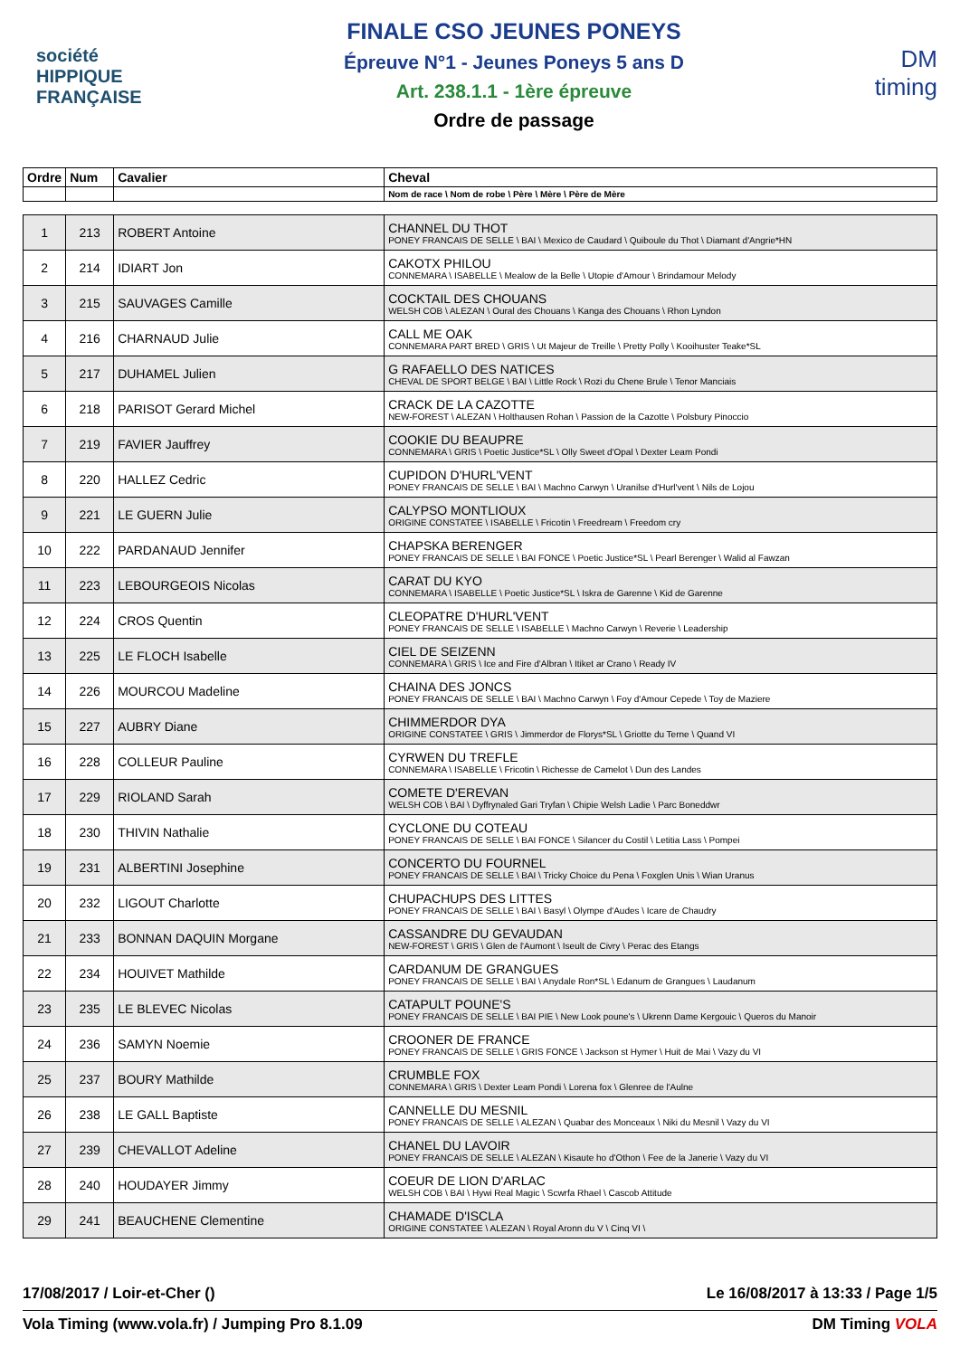société
HIPPIQUE
FRANÇAISE
FINALE CSO JEUNES PONEYS
Épreuve N°1 - Jeunes Poneys 5 ans D
Art. 238.1.1 - 1ère épreuve
Ordre de passage
DM
timing
| Ordre | Num | Cavalier | Cheval |
| --- | --- | --- | --- |
| | | | Nom de race \ Nom de robe \ Père \ Mère \ Père de Mère |
| 1 | 213 | ROBERT Antoine | CHANNEL DU THOT PONEY FRANCAIS DE SELLE \ BAI \ Mexico de Caudard \ Quiboule du Thot \ Diamant d'Angrie*HN |
| 2 | 214 | IDIART Jon | CAKOTX PHILOU CONNEMARA \ ISABELLE \ Mealow de la Belle \ Utopie d'Amour \ Brindamour Melody |
| 3 | 215 | SAUVAGES Camille | COCKTAIL DES CHOUANS WELSH COB \ ALEZAN \ Oural des Chouans \ Kanga des Chouans \ Rhon Lyndon |
| 4 | 216 | CHARNAUD Julie | CALL ME OAK CONNEMARA PART BRED \ GRIS \ Ut Majeur de Treille \ Pretty Polly \ Kooihuster Teake*SL |
| 5 | 217 | DUHAMEL Julien | G RAFAELLO DES NATICES CHEVAL DE SPORT BELGE \ BAI \ Little Rock \ Rozi du Chene Brule \ Tenor Manciais |
| 6 | 218 | PARISOT Gerard Michel | CRACK DE LA CAZOTTE NEW-FOREST \ ALEZAN \ Holthausen Rohan \ Passion de la Cazotte \ Polsbury Pinoccio |
| 7 | 219 | FAVIER Jauffrey | COOKIE DU BEAUPRE CONNEMARA \ GRIS \ Poetic Justice*SL \ Olly Sweet d'Opal \ Dexter Leam Pondi |
| 8 | 220 | HALLEZ Cedric | CUPIDON D'HURL'VENT PONEY FRANCAIS DE SELLE \ BAI \ Machno Carwyn \ Uranilse d'Hurl'vent \ Nils de Lojou |
| 9 | 221 | LE GUERN Julie | CALYPSO MONTLIOUX ORIGINE CONSTATEE \ ISABELLE \ Fricotin \ Freedream \ Freedom cry |
| 10 | 222 | PARDANAUD Jennifer | CHAPSKA BERENGER PONEY FRANCAIS DE SELLE \ BAI FONCE \ Poetic Justice*SL \ Pearl Berenger \ Walid al Fawzan |
| 11 | 223 | LEBOURGEOIS Nicolas | CARAT DU KYO CONNEMARA \ ISABELLE \ Poetic Justice*SL \ Iskra de Garenne \ Kid de Garenne |
| 12 | 224 | CROS Quentin | CLEOPATRE D'HURL'VENT PONEY FRANCAIS DE SELLE \ ISABELLE \ Machno Carwyn \ Reverie \ Leadership |
| 13 | 225 | LE FLOCH Isabelle | CIEL DE SEIZENN CONNEMARA \ GRIS \ Ice and Fire d'Albran \ Itiket ar Crano \ Ready IV |
| 14 | 226 | MOURCOU Madeline | CHAINA DES JONCS PONEY FRANCAIS DE SELLE \ BAI \ Machno Carwyn \ Foy d'Amour Cepede \ Toy de Maziere |
| 15 | 227 | AUBRY Diane | CHIMMERDOR DYA ORIGINE CONSTATEE \ GRIS \ Jimmerdor de Florys*SL \ Griotte du Terne \ Quand VI |
| 16 | 228 | COLLEUR Pauline | CYRWEN DU TREFLE CONNEMARA \ ISABELLE \ Fricotin \ Richesse de Camelot \ Dun des Landes |
| 17 | 229 | RIOLAND Sarah | COMETE D'EREVAN WELSH COB \ BAI \ Dyffrynaled Gari Tryfan \ Chipie Welsh Ladie \ Parc Boneddwr |
| 18 | 230 | THIVIN Nathalie | CYCLONE DU COTEAU PONEY FRANCAIS DE SELLE \ BAI FONCE \ Silancer du Costil \ Letitia Lass \ Pompei |
| 19 | 231 | ALBERTINI Josephine | CONCERTO DU FOURNEL PONEY FRANCAIS DE SELLE \ BAI \ Tricky Choice du Pena \ Foxglen Unis \ Wian Uranus |
| 20 | 232 | LIGOUT Charlotte | CHUPACHUPS DES LITTES PONEY FRANCAIS DE SELLE \ BAI \ Basyl \ Olympe d'Audes \ Icare de Chaudry |
| 21 | 233 | BONNAN DAQUIN Morgane | CASSANDRE DU GEVAUDAN NEW-FOREST \ GRIS \ Glen de l'Aumont \ Iseult de Civry \ Perac des Etangs |
| 22 | 234 | HOUIVET Mathilde | CARDANUM DE GRANGUES PONEY FRANCAIS DE SELLE \ BAI \ Anydale Ron*SL \ Edanum de Grangues \ Laudanum |
| 23 | 235 | LE BLEVEC Nicolas | CATAPULT POUNE'S PONEY FRANCAIS DE SELLE \ BAI PIE \ New Look poune's \ Ukrenn Dame Kergouic \ Queros du Manoir |
| 24 | 236 | SAMYN Noemie | CROONER DE FRANCE PONEY FRANCAIS DE SELLE \ GRIS FONCE \ Jackson st Hymer \ Huit de Mai \ Vazy du VI |
| 25 | 237 | BOURY Mathilde | CRUMBLE FOX CONNEMARA \ GRIS \ Dexter Leam Pondi \ Lorena fox \ Glenree de l'Aulne |
| 26 | 238 | LE GALL Baptiste | CANNELLE DU MESNIL PONEY FRANCAIS DE SELLE \ ALEZAN \ Quabar des Monceaux \ Niki du Mesnil \ Vazy du VI |
| 27 | 239 | CHEVALLOT Adeline | CHANEL DU LAVOIR PONEY FRANCAIS DE SELLE \ ALEZAN \ Kisaute ho d'Othon \ Fee de la Janerie \ Vazy du VI |
| 28 | 240 | HOUDAYER Jimmy | COEUR DE LION D'ARLAC WELSH COB \ BAI \ Hywi Real Magic \ Scwrfa Rhael \ Cascob Attitude |
| 29 | 241 | BEAUCHENE Clementine | CHAMADE D'ISCLA ORIGINE CONSTATEE \ ALEZAN \ Royal Aronn du V \ Cinq VI \ |
17/08/2017 / Loir-et-Cher () Le 16/08/2017 à 13:33 / Page 1/5
Vola Timing (www.vola.fr) / Jumping Pro 8.1.09 DM Timing VOLA